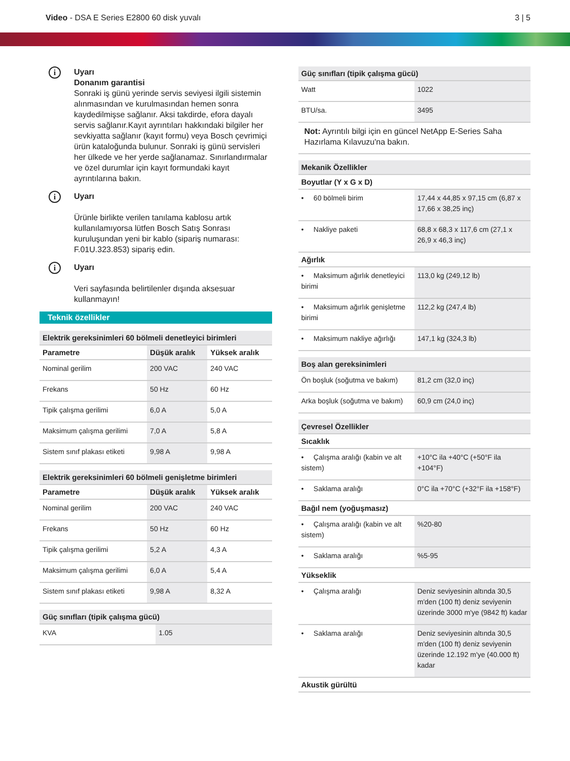Video - DSA E Series E2800 60 disk yuvalı
3 | 5
i
Uyarı
Donanım garantisi
Sonraki iş günü yerinde servis seviyesi ilgili sistemin alınmasından ve kurulmasından hemen sonra kaydedilmişse sağlanır. Aksi takdirde, efora dayalı servis sağlanır.Kayıt ayrıntıları hakkındaki bilgiler her sevkiyatta sağlanır (kayıt formu) veya Bosch çevrimiçi ürün kataloğunda bulunur. Sonraki iş günü servisleri her ülkede ve her yerde sağlanamaz. Sınırlandırmalar ve özel durumlar için kayıt formundaki kayıt ayrıntılarına bakın.
i
Uyarı
Ürünle birlikte verilen tanılama kablosu artık kullanılamıyorsa lütfen Bosch Satış Sonrası kuruluşundan yeni bir kablo (sipariş numarası: F.01U.323.853) sipariş edin.
i
Uyarı
Veri sayfasında belirtilenler dışında aksesuar kullanmayın!
Teknik özellikler
| Elektrik gereksinimleri 60 bölmeli denetleyici birimleri | | |
| --- | --- | --- |
| Parametre | Düşük aralık | Yüksek aralık |
| Nominal gerilim | 200 VAC | 240 VAC |
| Frekans | 50 Hz | 60 Hz |
| Tipik çalışma gerilimi | 6,0 A | 5,0 A |
| Maksimum çalışma gerilimi | 7,0 A | 5,8 A |
| Sistem sınıf plakası etiketi | 9,98 A | 9,98 A |
| Elektrik gereksinimleri 60 bölmeli genişletme birimleri | | |
| --- | --- | --- |
| Parametre | Düşük aralık | Yüksek aralık |
| Nominal gerilim | 200 VAC | 240 VAC |
| Frekans | 50 Hz | 60 Hz |
| Tipik çalışma gerilimi | 5,2 A | 4,3 A |
| Maksimum çalışma gerilimi | 6,0 A | 5,4 A |
| Sistem sınıf plakası etiketi | 9,98 A | 8,32 A |
| Güç sınıfları (tipik çalışma gücü) | |
| --- | --- |
| KVA | 1.05 |
| Güç sınıfları (tipik çalışma gücü) | |
| --- | --- |
| Watt | 1022 |
| BTU/sa. | 3495 |
| Not: Ayrıntılı bilgi için en güncel NetApp E-Series Saha Hazırlama Kılavuzu'na bakın. | |
| Mekanik Özellikler | |
| --- | --- |
| Boyutlar (Y x G x D) | |
| • 60 bölmeli birim | 17,44 x 44,85 x 97,15 cm (6,87 x 17,66 x 38,25 inç) |
| • Nakliye paketi | 68,8 x 68,3 x 117,6 cm (27,1 x 26,9 x 46,3 inç) |
| Ağırlık | |
| • Maksimum ağırlık denetleyici birimi | 113,0 kg (249,12 lb) |
| • Maksimum ağırlık genişletme birimi | 112,2 kg (247,4 lb) |
| • Maksimum nakliye ağırlığı | 147,1 kg (324,3 lb) |
| Boş alan gereksinimleri | |
| --- | --- |
| Ön boşluk (soğutma ve bakım) | 81,2 cm (32,0 inç) |
| Arka boşluk (soğutma ve bakım) | 60,9 cm (24,0 inç) |
| Çevresel Özellikler | |
| --- | --- |
| Sıcaklık | |
| • Çalışma aralığı (kabin ve alt sistem) | +10°C ila +40°C (+50°F ila +104°F) |
| • Saklama aralığı | 0°C ila +70°C (+32°F ila +158°F) |
| Bağıl nem (yoğuşmasız) | |
| • Çalışma aralığı (kabin ve alt sistem) | %20-80 |
| • Saklama aralığı | %5-95 |
| Yükseklik | |
| • Çalışma aralığı | Deniz seviyesinin altında 30,5 m'den (100 ft) deniz seviyenin üzerinde 3000 m'ye (9842 ft) kadar |
| • Saklama aralığı | Deniz seviyesinin altında 30,5 m'den (100 ft) deniz seviyenin üzerinde 12.192 m'ye (40.000 ft) kadar |
| Akustik gürültü | |